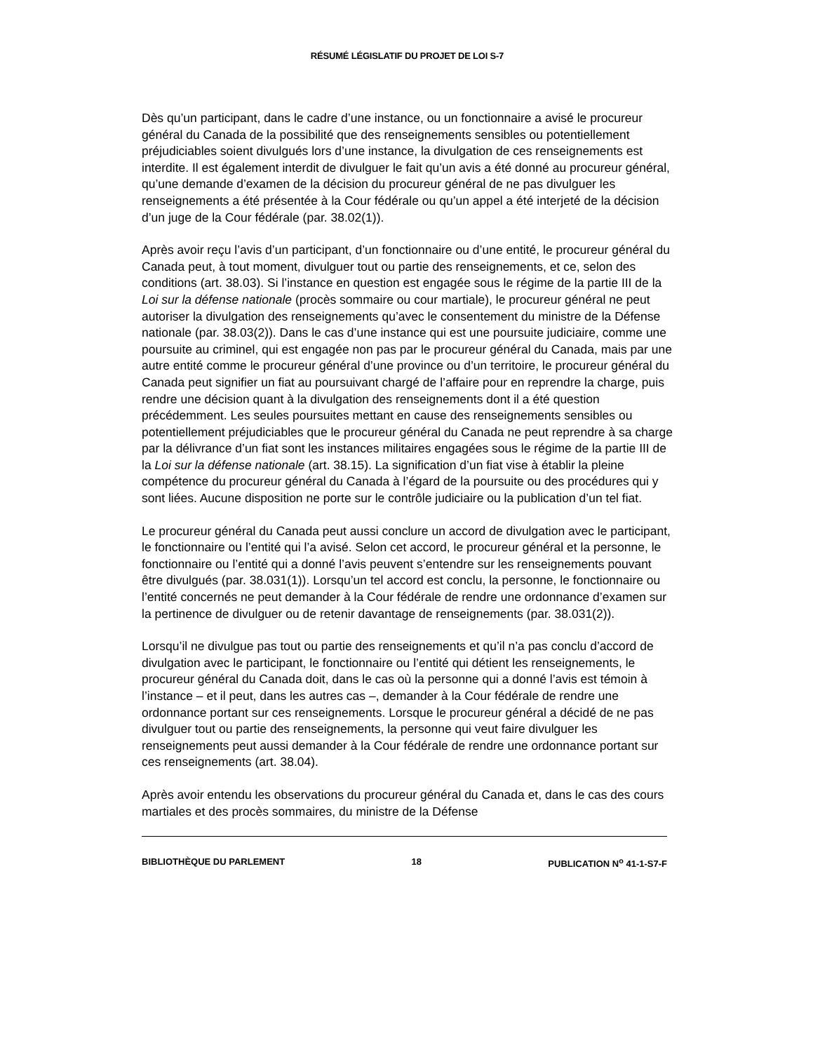RÉSUMÉ LÉGISLATIF DU PROJET DE LOI S-7
Dès qu’un participant, dans le cadre d’une instance, ou un fonctionnaire a avisé le procureur général du Canada de la possibilité que des renseignements sensibles ou potentiellement préjudiciables soient divulgués lors d’une instance, la divulgation de ces renseignements est interdite. Il est également interdit de divulguer le fait qu’un avis a été donné au procureur général, qu’une demande d’examen de la décision du procureur général de ne pas divulguer les renseignements a été présentée à la Cour fédérale ou qu’un appel a été interjeté de la décision d’un juge de la Cour fédérale (par. 38.02(1)).
Après avoir reçu l’avis d’un participant, d’un fonctionnaire ou d’une entité, le procureur général du Canada peut, à tout moment, divulguer tout ou partie des renseignements, et ce, selon des conditions (art. 38.03). Si l’instance en question est engagée sous le régime de la partie III de la Loi sur la défense nationale (procès sommaire ou cour martiale), le procureur général ne peut autoriser la divulgation des renseignements qu’avec le consentement du ministre de la Défense nationale (par. 38.03(2)). Dans le cas d’une instance qui est une poursuite judiciaire, comme une poursuite au criminel, qui est engagée non pas par le procureur général du Canada, mais par une autre entité comme le procureur général d’une province ou d’un territoire, le procureur général du Canada peut signifier un fiat au poursuivant chargé de l’affaire pour en reprendre la charge, puis rendre une décision quant à la divulgation des renseignements dont il a été question précédemment. Les seules poursuites mettant en cause des renseignements sensibles ou potentiellement préjudiciables que le procureur général du Canada ne peut reprendre à sa charge par la délivrance d’un fiat sont les instances militaires engagées sous le régime de la partie III de la Loi sur la défense nationale (art. 38.15). La signification d’un fiat vise à établir la pleine compétence du procureur général du Canada à l’égard de la poursuite ou des procédures qui y sont liées. Aucune disposition ne porte sur le contrôle judiciaire ou la publication d’un tel fiat.
Le procureur général du Canada peut aussi conclure un accord de divulgation avec le participant, le fonctionnaire ou l’entité qui l’a avisé. Selon cet accord, le procureur général et la personne, le fonctionnaire ou l’entité qui a donné l’avis peuvent s’entendre sur les renseignements pouvant être divulgués (par. 38.031(1)). Lorsqu’un tel accord est conclu, la personne, le fonctionnaire ou l’entité concernés ne peut demander à la Cour fédérale de rendre une ordonnance d’examen sur la pertinence de divulguer ou de retenir davantage de renseignements (par. 38.031(2)).
Lorsqu’il ne divulgue pas tout ou partie des renseignements et qu’il n’a pas conclu d’accord de divulgation avec le participant, le fonctionnaire ou l’entité qui détient les renseignements, le procureur général du Canada doit, dans le cas où la personne qui a donné l’avis est témoin à l’instance – et il peut, dans les autres cas –, demander à la Cour fédérale de rendre une ordonnance portant sur ces renseignements. Lorsque le procureur général a décidé de ne pas divulguer tout ou partie des renseignements, la personne qui veut faire divulguer les renseignements peut aussi demander à la Cour fédérale de rendre une ordonnance portant sur ces renseignements (art. 38.04).
Après avoir entendu les observations du procureur général du Canada et, dans le cas des cours martiales et des procès sommaires, du ministre de la Défense
BIBLIOTHÈQUE DU PARLEMENT 18 PUBLICATION N<sup>o</sup> 41-1-S7-F